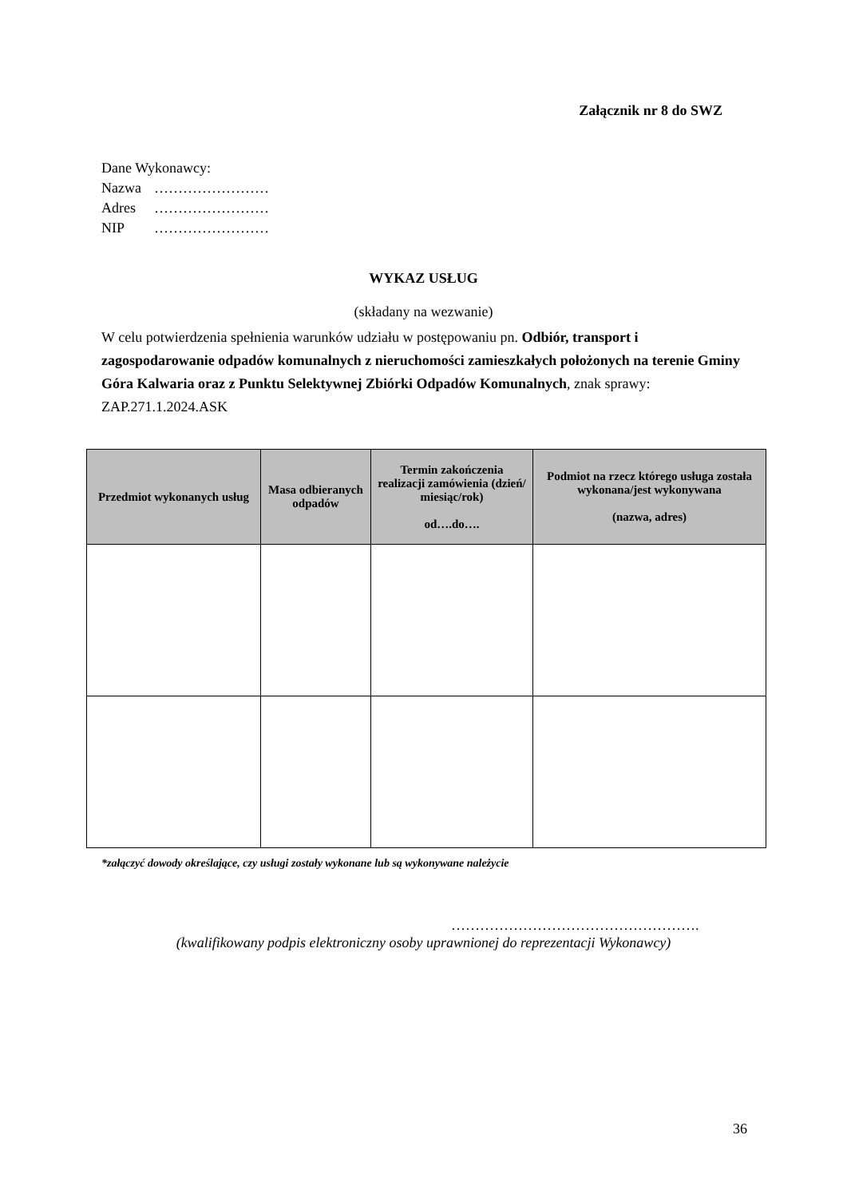Załącznik nr 8 do SWZ
Dane Wykonawcy:
Nazwa ……………………
Adres ……………………
NIP ……………………
WYKAZ USŁUG
(składany na wezwanie)
W celu potwierdzenia spełnienia warunków udziału w postępowaniu pn. Odbiór, transport i zagospodarowanie odpadów komunalnych z nieruchomości zamieszkałych położonych na terenie Gminy Góra Kalwaria oraz z Punktu Selektywnej Zbiórki Odpadów Komunalnych, znak sprawy: ZAP.271.1.2024.ASK
| Przedmiot wykonanych usług | Masa odbieranych odpadów | Termin zakończenia realizacji zamówienia (dzień/ miesiąc/rok) od….do…. | Podmiot na rzecz którego usługa została wykonana/jest wykonywana (nazwa, adres) |
| --- | --- | --- | --- |
*załączyć dowody określające, czy usługi zostały wykonane lub są wykonywane należycie
…………………………………………….
(kwalifikowany podpis elektroniczny osoby uprawnionej do reprezentacji Wykonawcy)
36